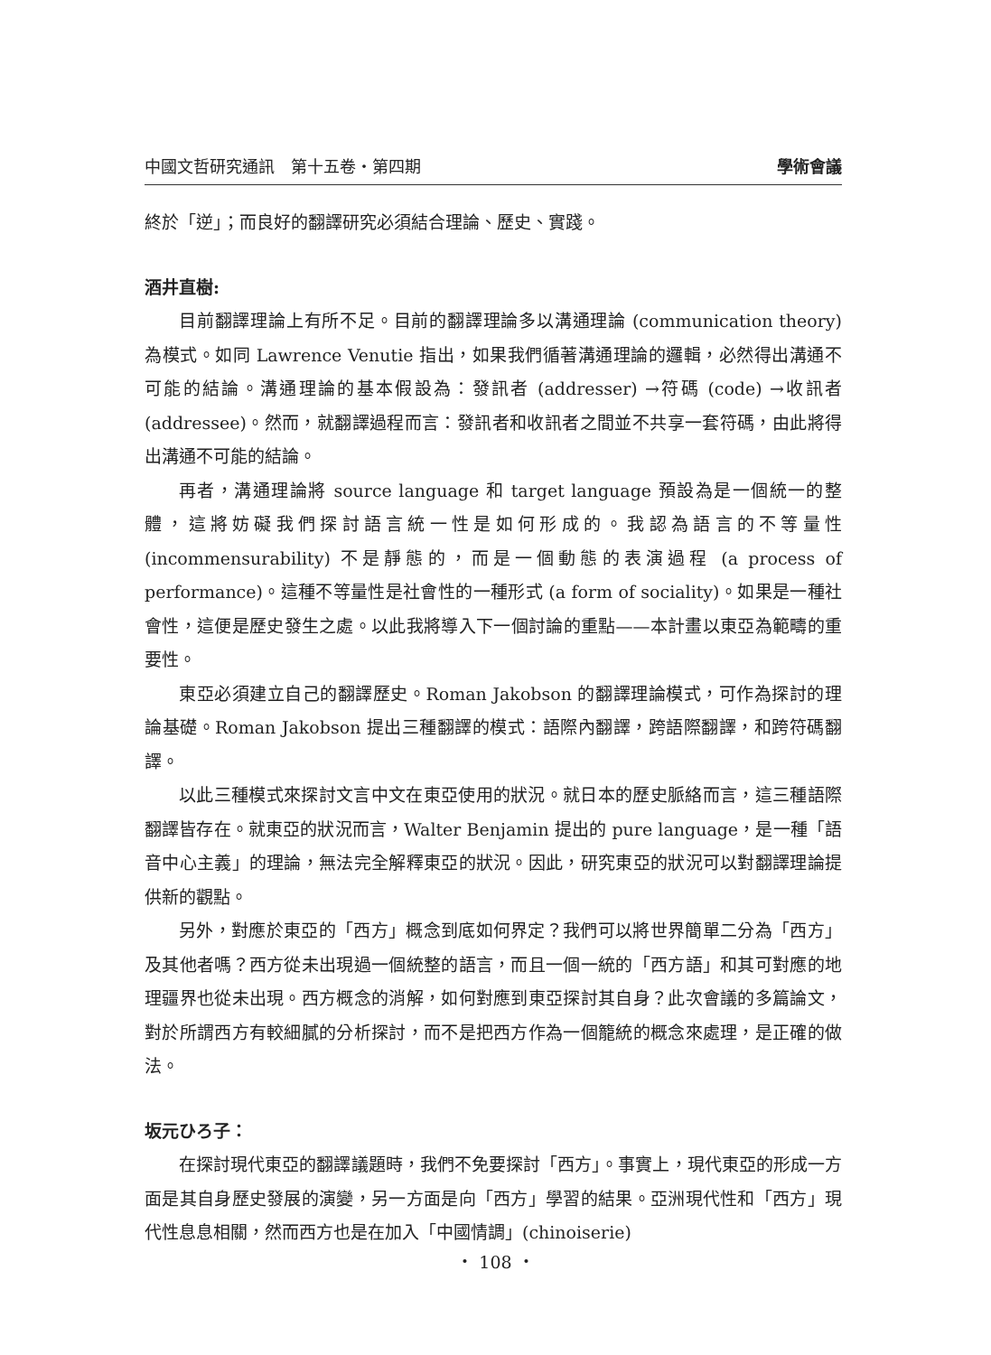中國文哲研究通訊　第十五卷・第四期 學術會議
終於「逆」；而良好的翻譯研究必須結合理論、歷史、實踐。
酒井直樹:
目前翻譯理論上有所不足。目前的翻譯理論多以溝通理論 (communication theory) 為模式。如同 Lawrence Venutie 指出，如果我們循著溝通理論的邏輯，必然得出溝通不可能的結論。溝通理論的基本假設為：發訊者 (addresser) →符碼 (code) →收訊者 (addressee)。然而，就翻譯過程而言：發訊者和收訊者之間並不共享一套符碼，由此將得出溝通不可能的結論。
再者，溝通理論將 source language 和 target language 預設為是一個統一的整體，這將妨礙我們探討語言統一性是如何形成的。我認為語言的不等量性 (incommensurability) 不是靜態的，而是一個動態的表演過程 (a process of performance)。這種不等量性是社會性的一種形式 (a form of sociality)。如果是一種社會性，這便是歷史發生之處。以此我將導入下一個討論的重點——本計畫以東亞為範疇的重要性。
東亞必須建立自己的翻譯歷史。Roman Jakobson 的翻譯理論模式，可作為探討的理論基礎。Roman Jakobson 提出三種翻譯的模式：語際內翻譯，跨語際翻譯，和跨符碼翻譯。
以此三種模式來探討文言中文在東亞使用的狀況。就日本的歷史脈絡而言，這三種語際翻譯皆存在。就東亞的狀況而言，Walter Benjamin 提出的 pure language，是一種「語音中心主義」的理論，無法完全解釋東亞的狀況。因此，研究東亞的狀況可以對翻譯理論提供新的觀點。
另外，對應於東亞的「西方」概念到底如何界定？我們可以將世界簡單二分為「西方」及其他者嗎？西方從未出現過一個統整的語言，而且一個一統的「西方語」和其可對應的地理疆界也從未出現。西方概念的消解，如何對應到東亞探討其自身？此次會議的多篇論文，對於所謂西方有較細膩的分析探討，而不是把西方作為一個籠統的概念來處理，是正確的做法。
坂元ひろ子：
在探討現代東亞的翻譯議題時，我們不免要探討「西方」。事實上，現代東亞的形成一方面是其自身歷史發展的演變，另一方面是向「西方」學習的結果。亞洲現代性和「西方」現代性息息相關，然而西方也是在加入「中國情調」(chinoiserie)
・ 108 ・